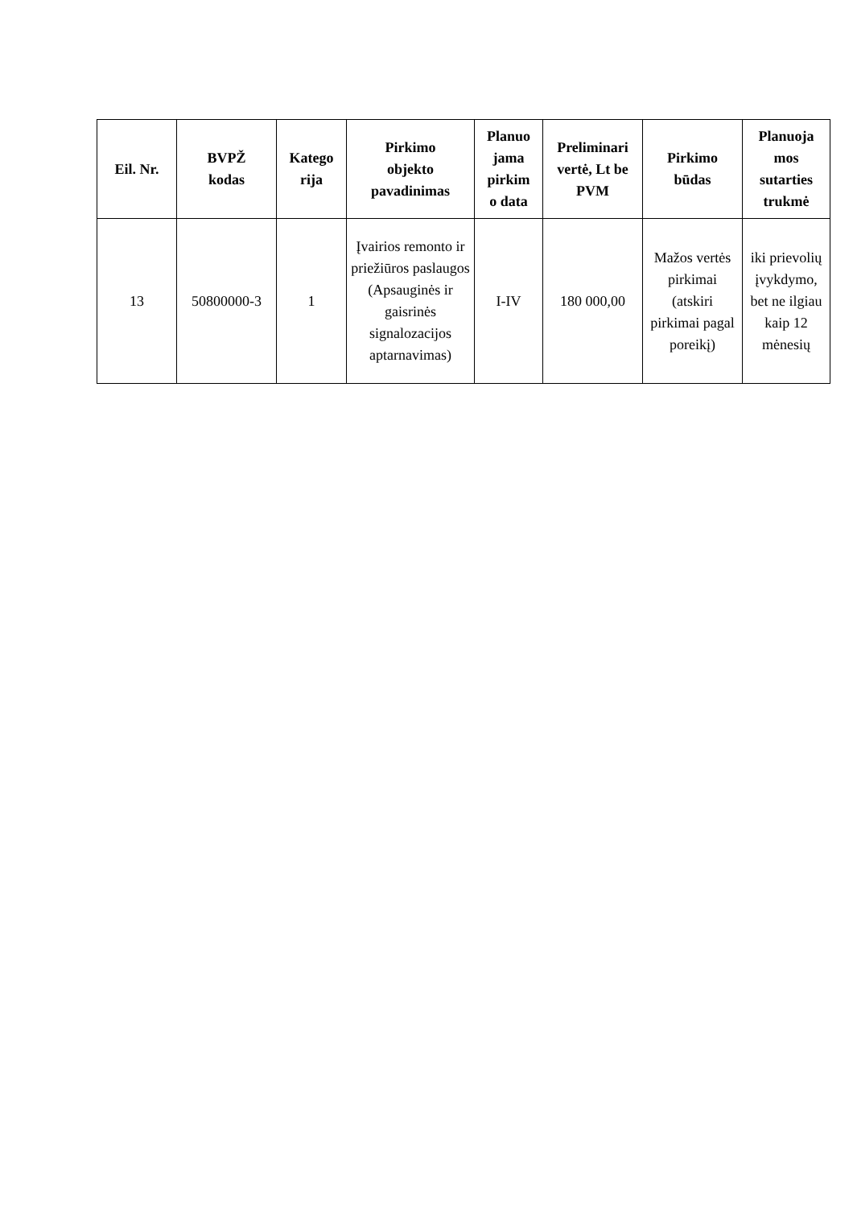| Eil. Nr. | BVPŽ kodas | Katego rija | Pirkimo objekto pavadinimas | Planuo jama pirkim o data | Preliminari vertė, Lt be PVM | Pirkimo būdas | Planuoja mos sutarties trukmė |
| --- | --- | --- | --- | --- | --- | --- | --- |
| 13 | 50800000-3 | 1 | Įvairios remonto ir priežiūros paslaugos (Apsauginės ir gaisrinės signalozacijos aptarnavimas) | I-IV | 180 000,00 | Mažos vertės pirkimai (atskiri pirkimai pagal poreikį) | iki prievolių įvykdymo, bet ne ilgiau kaip 12 mėnesių |